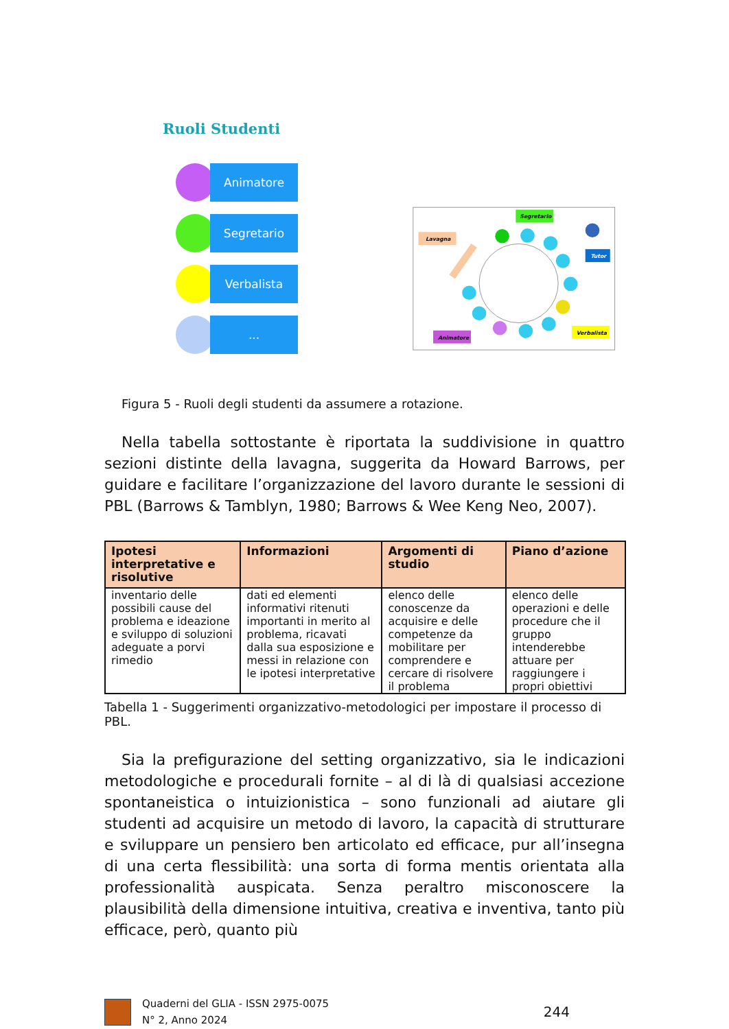Ruoli Studenti
Animatore
Segretario
Verbalista
...
Segretario
Lavagna
Tutor
Verbalista
Animatore
Figura 5 - Ruoli degli studenti da assumere a rotazione.
Nella tabella sottostante è riportata la suddivisione in quattro sezioni distinte della lavagna, suggerita da Howard Barrows, per guidare e facilitare l’organizzazione del lavoro durante le sessioni di PBL (Barrows & Tamblyn, 1980; Barrows & Wee Keng Neo, 2007).
| Ipotesi interpretative e risolutive | Informazioni | Argomenti di studio | Piano d’azione |
| --- | --- | --- | --- |
| inventario delle possibili cause del problema e ideazione e sviluppo di soluzioni adeguate a porvi rimedio | dati ed elementi informativi ritenuti importanti in merito al problema, ricavati dalla sua esposizione e messi in relazione con le ipotesi interpretative | elenco delle conoscenze da acquisire e delle competenze da mobilitare per comprendere e cercare di risolvere il problema | elenco delle operazioni e delle procedure che il gruppo intenderebbe attuare per raggiungere i propri obiettivi |
Tabella 1 - Suggerimenti organizzativo-metodologici per impostare il processo di PBL.
Sia la prefigurazione del setting organizzativo, sia le indicazioni metodologiche e procedurali fornite – al di là di qualsiasi accezione spontaneistica o intuizionistica – sono funzionali ad aiutare gli studenti ad acquisire un metodo di lavoro, la capacità di strutturare e sviluppare un pensiero ben articolato ed efficace, pur all’insegna di una certa flessibilità: una sorta di forma mentis orientata alla professionalità auspicata. Senza peraltro misconoscere la plausibilità della dimensione intuitiva, creativa e inventiva, tanto più efficace, però, quanto più
Quaderni del GLIA - ISSN 2975-0075
N° 2, Anno 2024
244